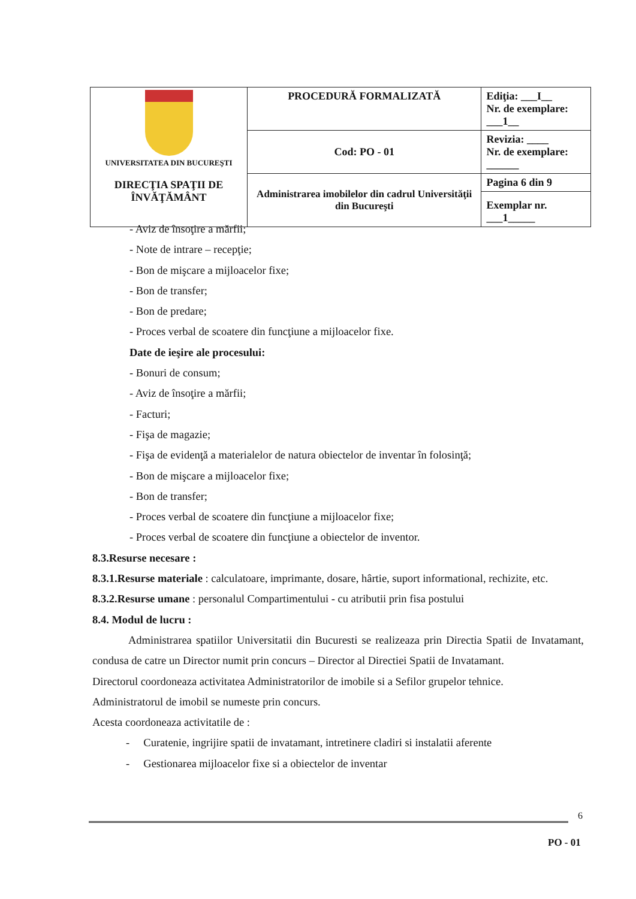| UNIVERSITATEA DIN BUCUREŞTI DIRECŢIA SPAŢII DE ÎNVĂŢĂMÂNT | PROCEDURĂ FORMALIZATĂ | Ediţia: ___I__ Nr. de exemplare: ___1__ |
| | Cod: PO - 01 | Revizia: ____ Nr. de exemplare: ______ |
| | Administrarea imobilelor din cadrul Universităţii din Bucureşti | Pagina 6 din 9 |
| | | Exemplar nr. ___1_____ |
- Aviz de însoţire a mărfii;
- Note de intrare – recepţie;
- Bon de mişcare a mijloacelor fixe;
- Bon de transfer;
- Bon de predare;
- Proces verbal de scoatere din funcţiune a mijloacelor fixe.
Date de ieşire ale procesului:
- Bonuri de consum;
- Aviz de însoţire a mărfii;
- Facturi;
- Fişa de magazie;
- Fişa de evidenţă a materialelor de natura obiectelor de inventar în folosinţă;
- Bon de mişcare a mijloacelor fixe;
- Bon de transfer;
- Proces verbal de scoatere din funcţiune a mijloacelor fixe;
- Proces verbal de scoatere din funcţiune a obiectelor de inventor.
8.3.Resurse necesare :
8.3.1.Resurse materiale : calculatoare, imprimante, dosare, hârtie, suport informational, rechizite, etc.
8.3.2.Resurse umane : personalul Compartimentului - cu atributii prin fisa postului
8.4. Modul de lucru :
Administrarea spatiilor Universitatii din Bucuresti se realizeaza prin Directia Spatii de Invatamant, condusa de catre un Director numit prin concurs – Director al Directiei Spatii de Invatamant.
Directorul coordoneaza activitatea Administratorilor de imobile si a Sefilor grupelor tehnice.
Administratorul de imobil se numeste prin concurs.
Acesta coordoneaza activitatile de :
- Curatenie, ingrijire spatii de invatamant, intretinere cladiri si instalatii aferente
- Gestionarea mijloacelor fixe si a obiectelor de inventar
6
PO - 01